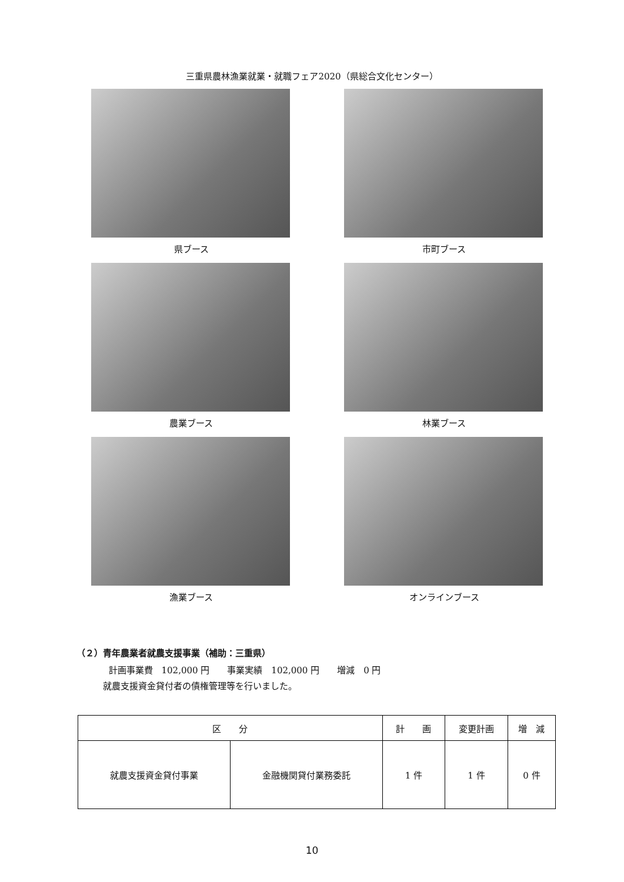三重県農林漁業就業・就職フェア2020（県総合文化センター）
県ブース
市町ブース
農業ブース
林業ブース
漁業ブース
オンラインブース
（２）青年農業者就農支援事業（補助：三重県）
計画事業費　102,000 円　　事業実績　102,000 円　　増減　0 円
就農支援資金貸付者の債権管理等を行いました。
| 区 分 | | 計 画 | 変更計画 | 増 減 |
| --- | --- | --- | --- | --- |
| 就農支援資金貸付事業 | 金融機関貸付業務委託 | 1 件 | 1 件 | 0 件 |
10